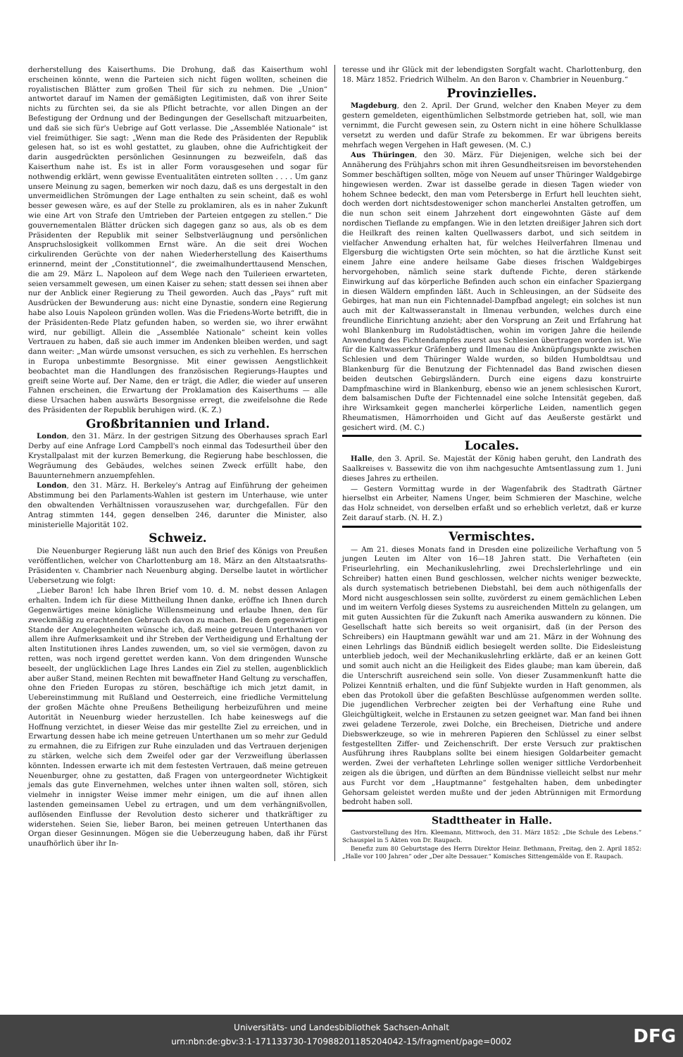derherstellung des Kaiserthums. Die Drohung, daß das Kaiserthum wohl erscheinen könnte, wenn die Parteien sich nicht fügen wollten, scheinen die royalistischen Blätter zum großen Theil für sich zu nehmen. Die „Union“ antwortet darauf im Namen der gemäßigten Legitimisten, daß von ihrer Seite nichts zu fürchten sei, da sie als Pflicht betrachte, vor allen Dingen an der Befestigung der Ordnung und der Bedingungen der Gesellschaft mitzuarbeiten, und daß sie sich für's Uebrige auf Gott verlasse. Die „Assemblée Nationale“ ist viel freimüthiger. Sie sagt: „Wenn man die Rede des Präsidenten der Republik gelesen hat, so ist es wohl gestattet, zu glauben, ohne die Aufrichtigkeit der darin ausgedrückten persönlichen Gesinnungen zu bezweifeln, daß das Kaiserthum nahe ist. Es ist in aller Form vorausgesehen und sogar für nothwendig erklärt, wenn gewisse Eventualitäten eintreten sollten . . . . Um ganz unsere Meinung zu sagen, bemerken wir noch dazu, daß es uns dergestalt in den unvermeidlichen Strömungen der Lage enthalten zu sein scheint, daß es wohl besser gewesen wäre, es auf der Stelle zu proklamiren, als es in naher Zukunft wie eine Art von Strafe den Umtrieben der Parteien entgegen zu stellen.“ Die gouvernementalen Blätter drücken sich dagegen ganz so aus, als ob es dem Präsidenten der Republik mit seiner Selbstverläugnung und persönlichen Anspruchslosigkeit vollkommen Ernst wäre. An die seit drei Wochen cirkulirenden Gerüchte von der nahen Wiederherstellung des Kaiserthums erinnernd, meint der „Constitutionnel“, die zweimalhunderttausend Menschen, die am 29. März L. Napoleon auf dem Wege nach den Tuilerieen erwarteten, seien versammelt gewesen, um einen Kaiser zu sehen; statt dessen sei ihnen aber nur der Anblick einer Regierung zu Theil geworden. Auch das „Pays“ ruft mit Ausdrücken der Bewunderung aus: nicht eine Dynastie, sondern eine Regierung habe also Louis Napoleon gründen wollen. Was die Friedens-Worte betrifft, die in der Präsidenten-Rede Platz gefunden haben, so werden sie, wo ihrer erwähnt wird, nur gebilligt. Allein die „Assemblée Nationale“ scheint kein volles Vertrauen zu haben, daß sie auch immer im Andenken bleiben werden, und sagt dann weiter: „Man würde umsonst versuchen, es sich zu verhehlen. Es herrschen in Europa unbestimmte Besorgnisse. Mit einer gewissen Aengstlichkeit beobachtet man die Handlungen des französischen Regierungs-Hauptes und greift seine Worte auf. Der Name, den er trägt, die Adler, die wieder auf unseren Fahnen erscheinen, die Erwartung der Proklamation des Kaiserthums — alle diese Ursachen haben auswärts Besorgnisse erregt, die zweifelsohne die Rede des Präsidenten der Republik beruhigen wird. (K. Z.)
Großbritannien und Irland.
London, den 31. März. In der gestrigen Sitzung des Oberhauses sprach Earl Derby auf eine Anfrage Lord Campbell's noch einmal das Todesurtheil über den Krystallpalast mit der kurzen Bemerkung, die Regierung habe beschlossen, die Wegräumung des Gebäudes, welches seinen Zweck erfüllt habe, den Bauunternehmern anzuempfehlen.
London, den 31. März. H. Berkeley's Antrag auf Einführung der geheimen Abstimmung bei den Parlaments-Wahlen ist gestern im Unterhause, wie unter den obwaltenden Verhältnissen vorauszusehen war, durchgefallen. Für den Antrag stimmten 144, gegen denselben 246, darunter die Minister, also ministerielle Majorität 102.
Schweiz.
Die Neuenburger Regierung läßt nun auch den Brief des Königs von Preußen veröffentlichen, welcher von Charlottenburg am 18. März an den Altstaatsraths-Präsidenten v. Chambrier nach Neuenburg abging. Derselbe lautet in wörtlicher Uebersetzung wie folgt:
„Lieber Baron! Ich habe Ihren Brief vom 10. d. M. nebst dessen Anlagen erhalten. Indem ich für diese Mittheilung Ihnen danke, eröffne ich Ihnen durch Gegenwärtiges meine königliche Willensmeinung und erlaube Ihnen, den für zweckmäßig zu erachtenden Gebrauch davon zu machen. Bei dem gegenwärtigen Stande der Angelegenheiten wünsche ich, daß meine getreuen Unterthanen vor allem ihre Aufmerksamkeit und ihr Streben der Vertheidigung und Erhaltung der alten Institutionen ihres Landes zuwenden, um, so viel sie vermögen, davon zu retten, was noch irgend gerettet werden kann. Von dem dringenden Wunsche beseelt, der unglücklichen Lage Ihres Landes ein Ziel zu stellen, augenblicklich aber außer Stand, meinen Rechten mit bewaffneter Hand Geltung zu verschaffen, ohne den Frieden Europas zu stören, beschäftige ich mich jetzt damit, in Uebereinstimmung mit Rußland und Oesterreich, eine friedliche Vermittelung der großen Mächte ohne Preußens Betheiligung herbeizuführen und meine Autorität in Neuenburg wieder herzustellen. Ich habe keineswegs auf die Hoffnung verzichtet, in dieser Weise das mir gestellte Ziel zu erreichen, und in Erwartung dessen habe ich meine getreuen Unterthanen um so mehr zur Geduld zu ermahnen, die zu Eifrigen zur Ruhe einzuladen und das Vertrauen derjenigen zu stärken, welche sich dem Zweifel oder gar der Verzweiflung überlassen könnten. Indessen erwarte ich mit dem festesten Vertrauen, daß meine getreuen Neuenburger, ohne zu gestatten, daß Fragen von untergeordneter Wichtigkeit jemals das gute Einvernehmen, welches unter ihnen walten soll, stören, sich vielmehr in innigster Weise immer mehr einigen, um die auf ihnen allen lastenden gemeinsamen Uebel zu ertragen, und um dem verhängnißvollen, auflösenden Einflusse der Revolution desto sicherer und thatkräftiger zu widerstehen. Seien Sie, lieber Baron, bei meinen getreuen Unterthanen das Organ dieser Gesinnungen. Mögen sie die Ueberzeugung haben, daß ihr Fürst unaufhörlich über ihr In-
teresse und ihr Glück mit der lebendigsten Sorgfalt wacht. Charlottenburg, den 18. März 1852. Friedrich Wilhelm. An den Baron v. Chambrier in Neuenburg.“
Provinzielles.
Magdeburg, den 2. April. Der Grund, welcher den Knaben Meyer zu dem gestern gemeldeten, eigenthümlichen Selbstmorde getrieben hat, soll, wie man vernimmt, die Furcht gewesen sein, zu Ostern nicht in eine höhere Schulklasse versetzt zu werden und dafür Strafe zu bekommen. Er war übrigens bereits mehrfach wegen Vergehen in Haft gewesen. (M. C.)
Aus Thüringen, den 30. März. Für Diejenigen, welche sich bei der Annäherung des Frühjahrs schon mit ihren Gesundheitsreisen im bevorstehenden Sommer beschäftigen sollten, möge von Neuem auf unser Thüringer Waldgebirge hingewiesen werden. Zwar ist dasselbe gerade in diesen Tagen wieder von hohem Schnee bedeckt, den man vom Petersberge in Erfurt hell leuchten sieht, doch werden dort nichtsdestoweniger schon mancherlei Anstalten getroffen, um die nun schon seit einem Jahrzehent dort eingewohnten Gäste auf dem nordischen Tieflande zu empfangen. Wie in den letzten dreißiger Jahren sich dort die Heilkraft des reinen kalten Quellwassers darbot, und sich seitdem in vielfacher Anwendung erhalten hat, für welches Heilverfahren Ilmenau und Elgersburg die wichtigsten Orte sein möchten, so hat die ärztliche Kunst seit einem Jahre eine andere heilsame Gabe dieses frischen Waldgebirges hervorgehoben, nämlich seine stark duftende Fichte, deren stärkende Einwirkung auf das körperliche Befinden auch schon ein einfacher Spaziergang in diesen Wäldern empfinden läßt. Auch in Schleusingen, an der Südseite des Gebirges, hat man nun ein Fichtennadel-Dampfbad angelegt; ein solches ist nun auch mit der Kaltwasseranstalt in Ilmenau verbunden, welches durch eine freundliche Einrichtung anzieht; aber den Vorsprung an Zeit und Erfahrung hat wohl Blankenburg im Rudolstädtischen, wohin im vorigen Jahre die heilende Anwendung des Fichtendampfes zuerst aus Schlesien übertragen worden ist. Wie für die Kaltwasserkur Gräfenberg und Ilmenau die Anknüpfungspunkte zwischen Schlesien und dem Thüringer Walde wurden, so bilden Humboldtsau und Blankenburg für die Benutzung der Fichtennadel das Band zwischen diesen beiden deutschen Gebirgsländern. Durch eine eigens dazu konstruirte Dampfmaschine wird in Blankenburg, ebenso wie an jenem schlesischen Kurort, dem balsamischen Dufte der Fichtennadel eine solche Intensität gegeben, daß ihre Wirksamkeit gegen mancherlei körperliche Leiden, namentlich gegen Rheumatismen, Hämorrhoiden und Gicht auf das Aeußerste gestärkt und gesichert wird. (M. C.)
Locales.
Halle, den 3. April. Se. Majestät der König haben geruht, den Landrath des Saalkreises v. Bassewitz die von ihm nachgesuchte Amtsentlassung zum 1. Juni dieses Jahres zu ertheilen.
— Gestern Vormittag wurde in der Wagenfabrik des Stadtrath Gärtner hierselbst ein Arbeiter, Namens Unger, beim Schmieren der Maschine, welche das Holz schneidet, von derselben erfaßt und so erheblich verletzt, daß er kurze Zeit darauf starb. (N. H. Z.)
Vermischtes.
— Am 21. dieses Monats fand in Dresden eine polizeiliche Verhaftung von 5 jungen Leuten im Alter von 16—18 Jahren statt. Die Verhafteten (ein Friseurlehrling, ein Mechanikuslehrling, zwei Drechslerlehrlinge und ein Schreiber) hatten einen Bund geschlossen, welcher nichts weniger bezweckte, als durch systematisch betriebenen Diebstahl, bei dem auch nöthigenfalls der Mord nicht ausgeschlossen sein sollte, zuvörderst zu einem gemächlichen Leben und im weitern Verfolg dieses Systems zu ausreichenden Mitteln zu gelangen, um mit guten Aussichten für die Zukunft nach Amerika auswandern zu können. Die Gesellschaft hatte sich bereits so weit organisirt, daß (in der Person des Schreibers) ein Hauptmann gewählt war und am 21. März in der Wohnung des einen Lehrlings das Bündniß eidlich besiegelt werden sollte. Die Eidesleistung unterblieb jedoch, weil der Mechanikuslehrling erklärte, daß er an keinen Gott und somit auch nicht an die Heiligkeit des Eides glaube; man kam überein, daß die Unterschrift ausreichend sein solle. Von dieser Zusammenkunft hatte die Polizei Kenntniß erhalten, und die fünf Subjekte wurden in Haft genommen, als eben das Protokoll über die gefaßten Beschlüsse aufgenommen werden sollte. Die jugendlichen Verbrecher zeigten bei der Verhaftung eine Ruhe und Gleichgültigkeit, welche in Erstaunen zu setzen geeignet war. Man fand bei ihnen zwei geladene Terzerole, zwei Dolche, ein Brecheisen, Dietriche und andere Diebswerkzeuge, so wie in mehreren Papieren den Schlüssel zu einer selbst festgestellten Ziffer- und Zeichenschrift. Der erste Versuch zur praktischen Ausführung ihres Raubplans sollte bei einem hiesigen Goldarbeiter gemacht werden. Zwei der verhafteten Lehrlinge sollen weniger sittliche Verdorbenheit zeigen als die übrigen, und dürften an dem Bündnisse vielleicht selbst nur mehr aus Furcht vor dem „Hauptmanne“ festgehalten haben, dem unbedingter Gehorsam geleistet werden mußte und der jeden Abtrünnigen mit Ermordung bedroht haben soll.
Stadttheater in Halle.
Gastvorstellung des Hrn. Kleemann, Mittwoch, den 31. März 1852: „Die Schule des Lebens.“ Schauspiel in 5 Akten von Dr. Raupach.
Benefiz zum 80 Geburtstage des Herrn Direktor Heinr. Bethmann, Freitag, den 2. April 1852: „Halle vor 100 Jahren“ oder „Der alte Dessauer.“ Komisches Sittengemälde von E. Raupach.
Universitäts- und Landesbibliothek Sachsen-Anhalt
urn:nbn:de:gbv:3:1-171133730-17098820118520404​2-15/fragment/page=0002
DFG